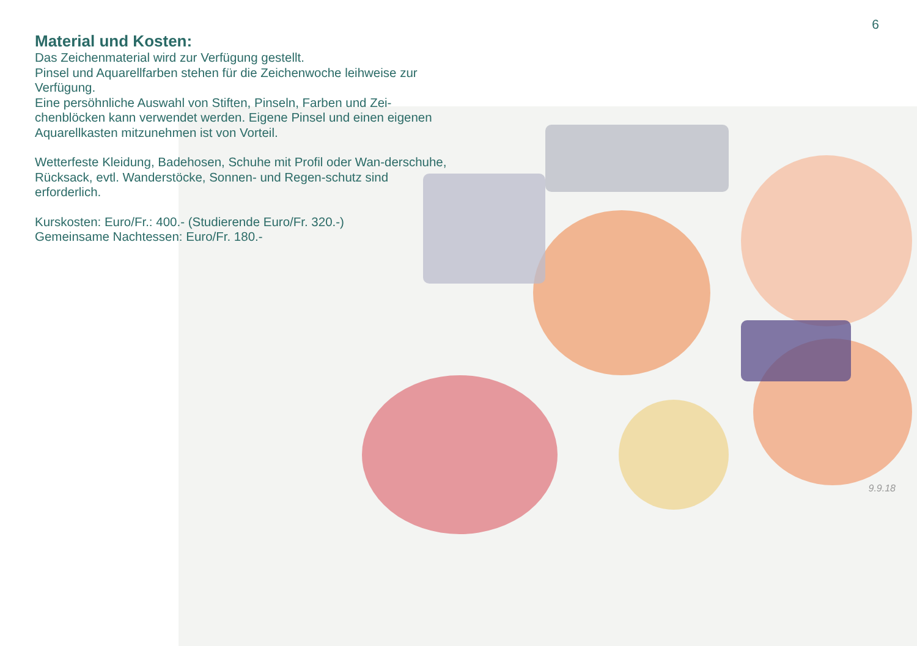6
Material und Kosten:
Das Zeichenmaterial wird zur Verfügung gestellt.
Pinsel und Aquarellfarben stehen für die Zeichenwoche leihweise zur Verfügung.
Eine persöhnliche Auswahl von Stiften, Pinseln, Farben und Zei-chenblöcken kann verwendet werden. Eigene Pinsel und einen eigenen Aquarellkasten mitzunehmen ist von Vorteil.
Wetterfeste Kleidung, Badehosen, Schuhe mit Profil oder Wan-derschuhe, Rücksack, evtl. Wanderstöcke, Sonnen- und Regen-schutz sind erforderlich.
Kurskosten: Euro/Fr.: 400.- (Studierende Euro/Fr. 320.-)
Gemeinsame Nachtessen: Euro/Fr. 180.-
9.9.18